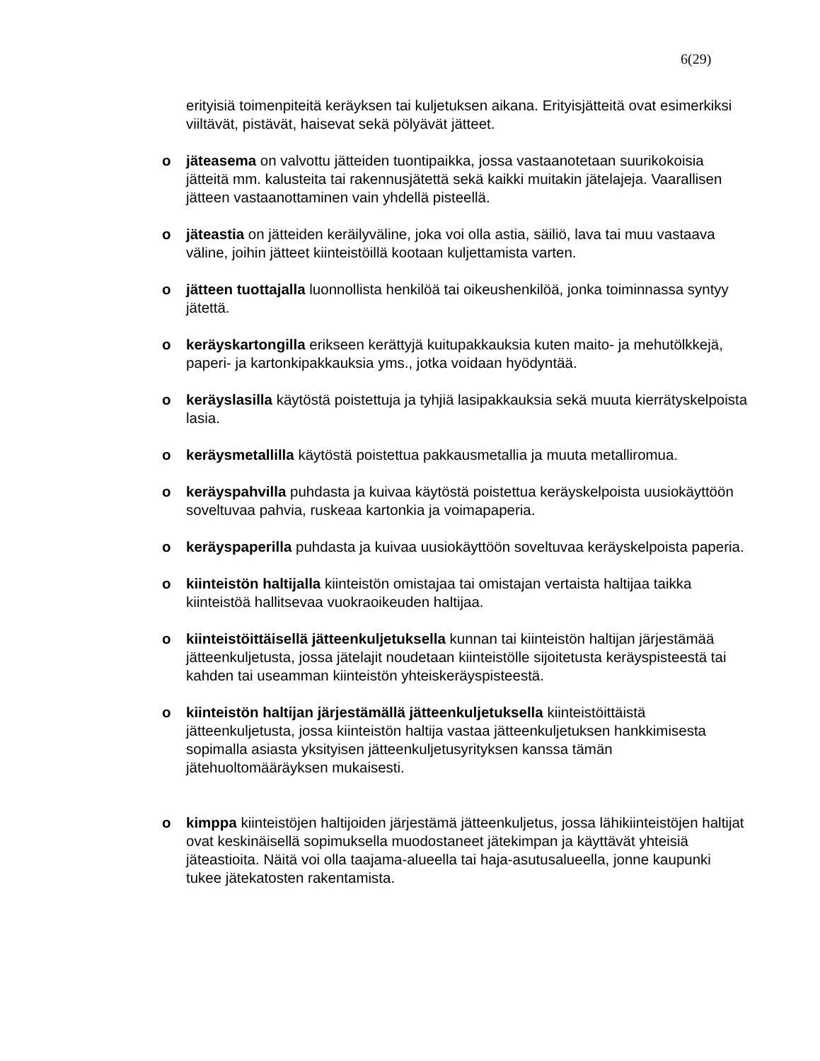6(29)
erityisiä toimenpiteitä keräyksen tai kuljetuksen aikana. Erityisjätteitä ovat esimerkiksi viiltävät, pistävät, haisevat sekä pölyävät jätteet.
o jäteasema on valvottu jätteiden tuontipaikka, jossa vastaanotetaan suurikokoisia jätteitä mm. kalusteita tai rakennusjätettä sekä kaikki muitakin jätelajeja. Vaarallisen jätteen vastaanottaminen vain yhdellä pisteellä.
o jäteastia on jätteiden keräilyväline, joka voi olla astia, säiliö, lava tai muu vastaava väline, joihin jätteet kiinteistöillä kootaan kuljettamista varten.
o jätteen tuottajalla luonnollista henkilöä tai oikeushenkilöä, jonka toiminnassa syntyy jätettä.
o keräyskartongilla erikseen kerättyjä kuitupakkauksia kuten maito- ja mehutölkkejä, paperi- ja kartonkipakkauksia yms., jotka voidaan hyödyntää.
o keräyslasilla käytöstä poistettuja ja tyhjiä lasipakkauksia sekä muuta kierrätyskelpoista lasia.
o keräysmetallilla käytöstä poistettua pakkausmetallia ja muuta metalliromua.
o keräyspahvilla puhdasta ja kuivaa käytöstä poistettua keräyskelpoista uusiokäyttöön soveltuvaa pahvia, ruskeaa kartonkia ja voimapaperia.
o keräyspaperilla puhdasta ja kuivaa uusiokäyttöön soveltuvaa keräyskelpoista paperia.
o kiinteistön haltijalla kiinteistön omistajaa tai omistajan vertaista haltijaa taikka kiinteistöä hallitsevaa vuokraoikeuden haltijaa.
o kiinteistöittäisellä jätteenkuljetuksella kunnan tai kiinteistön haltijan järjestämää jätteenkuljetusta, jossa jätelajit noudetaan kiinteistölle sijoitetusta keräyspisteestä tai kahden tai useamman kiinteistön yhteiskeräyspisteestä.
o kiinteistön haltijan järjestämällä jätteenkuljetuksella kiinteistöittäistä jätteenkuljetusta, jossa kiinteistön haltija vastaa jätteenkuljetuksen hankkimisesta sopimalla asiasta yksityisen jätteenkuljetusyrityksen kanssa tämän jätehuoltomääräyksen mukaisesti.
o kimppa kiinteistöjen haltijoiden järjestämä jätteenkuljetus, jossa lähikiinteistöjen haltijat ovat keskinäisellä sopimuksella muodostaneet jätekimpan ja käyttävät yhteisiä jäteastioita. Näitä voi olla taajama-alueella tai haja-asutusalueella, jonne kaupunki tukee jätekatosten rakentamista.